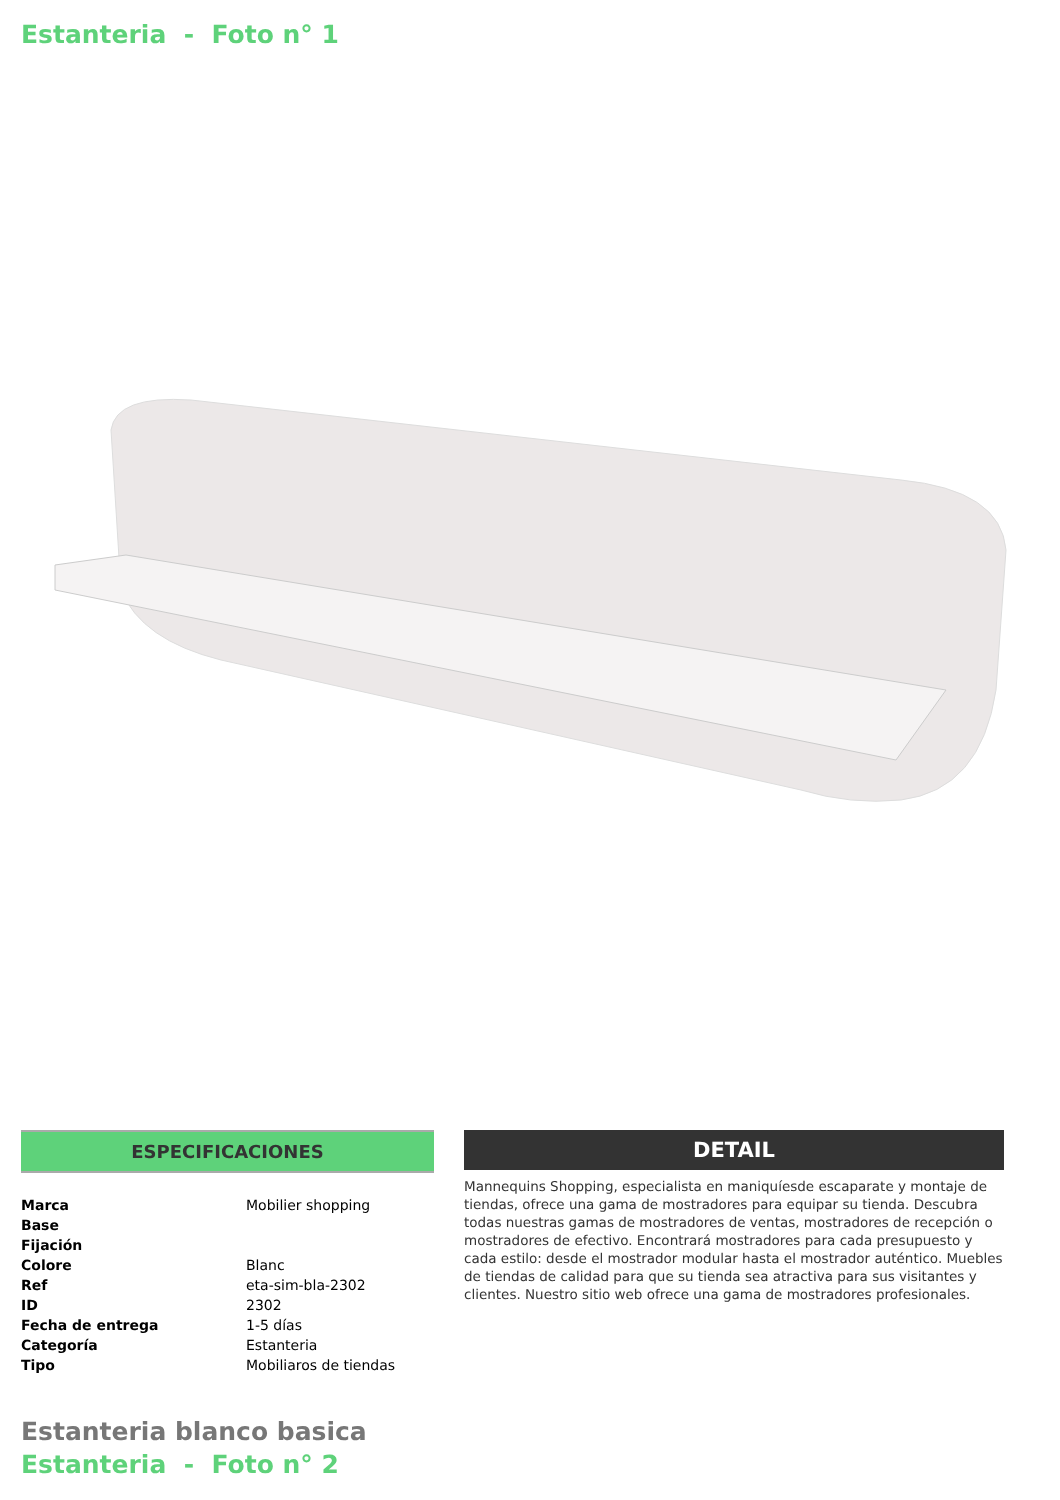Estanteria - Foto n° 1
ESPECIFICACIONES
| Marca | Mobilier shopping |
| Base | |
| Fijación | |
| Colore | Blanc |
| Ref | eta-sim-bla-2302 |
| ID | 2302 |
| Fecha de entrega | 1-5 días |
| Categoría | Estanteria |
| Tipo | Mobiliaros de tiendas |
DETAIL
Mannequins Shopping, especialista en maniquíesde escaparate y montaje de tiendas, ofrece una gama de mostradores para equipar su tienda. Descubra todas nuestras gamas de mostradores de ventas, mostradores de recepción o mostradores de efectivo. Encontrará mostradores para cada presupuesto y cada estilo: desde el mostrador modular hasta el mostrador auténtico. Muebles de tiendas de calidad para que su tienda sea atractiva para sus visitantes y clientes. Nuestro sitio web ofrece una gama de mostradores profesionales.
Estanteria blanco basica
Estanteria - Foto n° 2